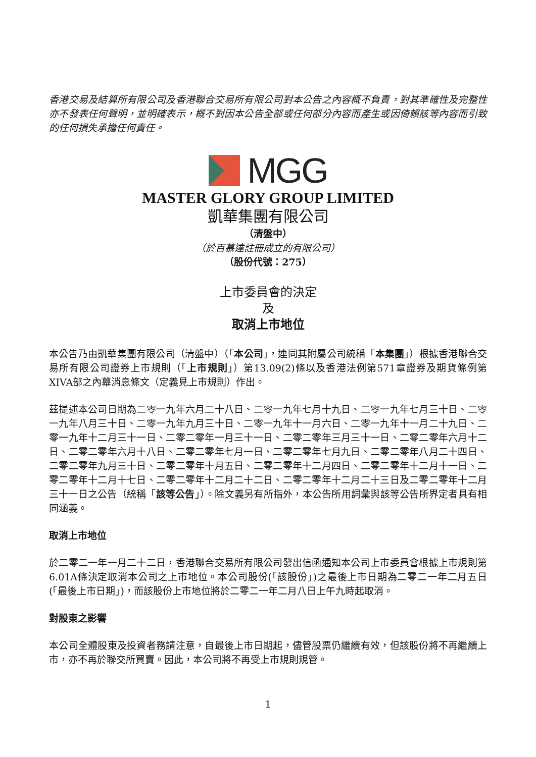香港交易及結算所有限公司及香港聯合交易所有限公司對本公告之內容概不負責，對其準確性及完整性亦不發表任何聲明，並明確表示，概不對因本公告全部或任何部分內容而產生或因倚賴該等內容而引致的任何損失承擔任何責任。
MGG
MASTER GLORY GROUP LIMITED
凱華集團有限公司
（清盤中）
（於百慕達註冊成立的有限公司）
（股份代號：275）
上市委員會的決定
及
取消上市地位
本公告乃由凱華集團有限公司（清盤中）（「本公司」，連同其附屬公司統稱「本集團」）根據香港聯合交易所有限公司證券上市規則（「上市規則」）第13.09(2)條以及香港法例第571章證券及期貨條例第XIVA部之內幕消息條文（定義見上市規則）作出。
茲提述本公司日期為二零一九年六月二十八日、二零一九年七月十九日、二零一九年七月三十日、二零一九年八月三十日、二零一九年九月三十日、二零一九年十一月六日、二零一九年十一月二十九日、二零一九年十二月三十一日、二零二零年一月三十一日、二零二零年三月三十一日、二零二零年六月十二日、二零二零年六月十八日、二零二零年七月一日、二零二零年七月九日、二零二零年八月二十四日、二零二零年九月三十日、二零二零年十月五日、二零二零年十二月四日、二零二零年十二月十一日、二零二零年十二月十七日、二零二零年十二月二十二日、二零二零年十二月二十三日及二零二零年十二月三十一日之公告（統稱「該等公告」）。除文義另有所指外，本公告所用詞彙與該等公告所界定者具有相同涵義。
取消上市地位
於二零二一年一月二十二日，香港聯合交易所有限公司發出信函通知本公司上市委員會根據上市規則第6.01A條決定取消本公司之上市地位。本公司股份(「該股份」)之最後上市日期為二零二一年二月五日(「最後上市日期」)，而該股份上市地位將於二零二一年二月八日上午九時起取消。
對股東之影響
本公司全體股東及投資者務請注意，自最後上市日期起，儘管股票仍繼續有效，但該股份將不再繼續上市，亦不再於聯交所買賣。因此，本公司將不再受上市規則規管。
1